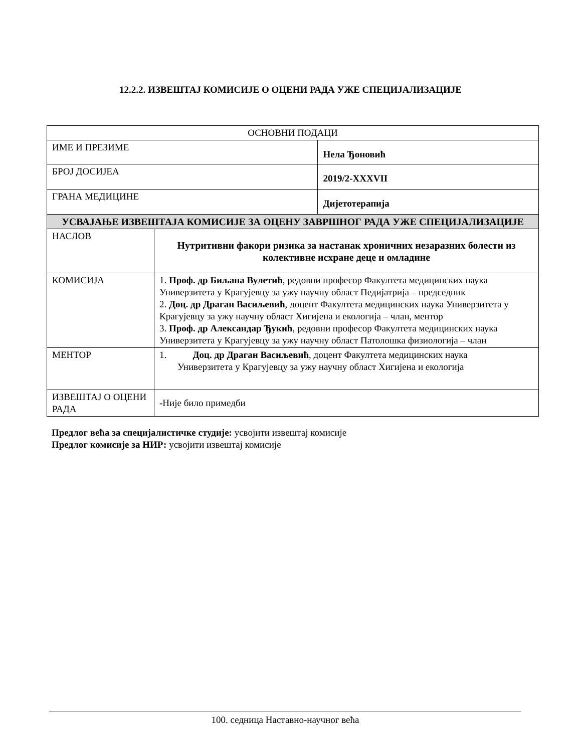12.2.2. ИЗВЕШТАЈ КОМИСИЈЕ О ОЦЕНИ РАДА УЖЕ СПЕЦИЈАЛИЗАЦИЈЕ
| ОСНОВНИ ПОДАЦИ | | |
| ИМЕ И ПРЕЗИМЕ | | Нела Ђоновић |
| БРОЈ ДОСИЈЕА | | 2019/2-XXXVII |
| ГРАНА МЕДИЦИНЕ | | Дијетотерапија |
| УСВАЈАЊЕ ИЗВЕШТАЈА КОМИСИЈЕ ЗА ОЦЕНУ ЗАВРШНОГ РАДА УЖЕ СПЕЦИЈАЛИЗАЦИЈЕ | | |
| НАСЛОВ | Нутритивни факори ризика за настанак хроничних незаразних болести из колективне исхране деце и омладине | |
| КОМИСИЈА | 1. Проф. др Биљана Вулетић , редовни професор Факултета медицинских наука Универзитета у Крагујевцу за ужу научну област Педијатрија – председник 2. Доц. др Драган Васиљевић , доцент Факултета медицинских наука Универзитета у Крагујевцу за ужу научну област Хигијена и екологија – члан, ментор 3. Проф. др Александар Ђукић , редовни професор Факултета медицинских наука Универзитета у Крагујевцу за ужу научну област Патолошка физиологија – члан | |
| МЕНТОР | 1. Доц. др Драган Васиљевић , доцент Факултета медицинских наука Универзитета у Крагујевцу за ужу научну област Хигијена и екологија | |
| ИЗВЕШТАЈ О ОЦЕНИ РАДА | - Није било примедби | |
Предлог већа за специјалистичке студије: усвојити извештај комисије
Предлог комисије за НИР: усвојити извештај комисије
100. седница Наставно-научног већа